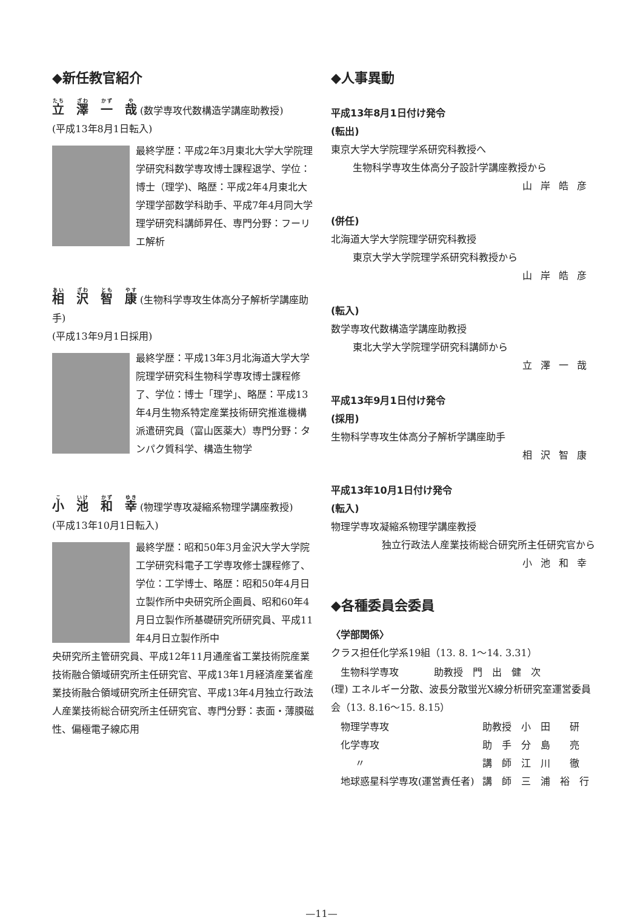◆新任教官紹介
立　澤　一　哉 (数学専攻代数構造学講座助教授)
(平成13年8月1日転入)
最終学歴：平成2年3月東北大学大学院理学研究科数学専攻博士課程退学、学位：博士（理学)、略歴：平成2年4月東北大学理学部数学科助手、平成7年4月同大学理学研究科講師昇任、専門分野：フーリエ解析
相　沢　智　康 (生物科学専攻生体高分子解析学講座助手)
(平成13年9月1日採用)
最終学歴：平成13年3月北海道大学大学院理学研究科生物科学専攻博士課程修了、学位：博士「理学」、略歴：平成13年4月生物系特定産業技術研究推進機構派遣研究員（富山医薬大）専門分野：タンパク質科学、構造生物学
小　池　和　幸 (物理学専攻凝縮系物理学講座教授)
(平成13年10月1日転入)
最終学歴：昭和50年3月金沢大学大学院工学研究科電子工学専攻修士課程修了、学位：工学博士、略歴：昭和50年4月日立製作所中央研究所企画員、昭和60年4月日立製作所基礎研究所研究員、平成11年4月日立製作所中
央研究所主管研究員、平成12年11月通産省工業技術院産業技術融合領域研究所主任研究官、平成13年1月経済産業省産業技術融合領域研究所主任研究官、平成13年4月独立行政法人産業技術総合研究所主任研究官、専門分野：表面・薄膜磁性、偏極電子線応用
◆人事異動
平成13年8月1日付け発令
(転出)
東京大学大学院理学系研究科教授へ
生物科学専攻生体高分子設計学講座教授から
山岸皓彦
(併任)
北海道大学大学院理学研究科教授
東京大学大学院理学系研究科教授から
山岸皓彦
(転入)
数学専攻代数構造学講座助教授
東北大学大学院理学研究科講師から
立澤一哉
平成13年9月1日付け発令
(採用)
生物科学専攻生体高分子解析学講座助手
相沢智康
平成13年10月1日付け発令
(転入)
物理学専攻凝縮系物理学講座教授
独立行政法人産業技術総合研究所主任研究官から
小池和幸
◆各種委員会委員
〈学部関係〉
クラス担任化学系19組（13. 8. 1～14. 3.31）
| 生物科学専攻 | 助教授 門 出 健 次 |
(理) エネルギー分散、波長分散蛍光X線分析研究室運営委員会（13. 8.16～15. 8.15）
| 物理学専攻 | 助教授 小 田 研 |
| 化学専攻 | 助 手 分 島 亮 |
| 〃 | 講 師 江 川 徹 |
| 地球惑星科学専攻(運営責任者) | 講 師 三 浦 裕 行 |
—11—